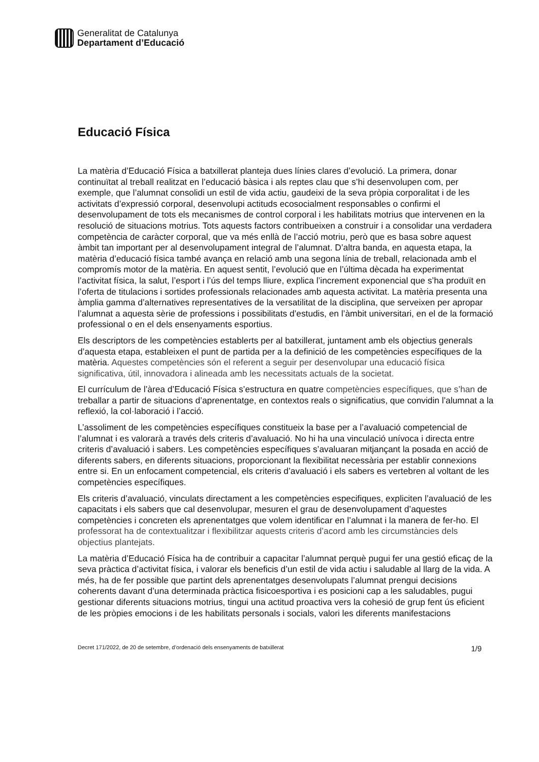Generalitat de Catalunya
Departament d’Educació
Educació Física
La matèria d’Educació Física a batxillerat planteja dues línies clares d’evolució. La primera, donar continuïtat al treball realitzat en l’educació bàsica i als reptes clau que s’hi desenvolupen com, per exemple, que l’alumnat consolidi un estil de vida actiu, gaudeixi de la seva pròpia corporalitat i de les activitats d’expressió corporal, desenvolupi actituds ecosocialment responsables o confirmi el desenvolupament de tots els mecanismes de control corporal i les habilitats motrius que intervenen en la resolució de situacions motrius. Tots aquests factors contribueixen a construir i a consolidar una verdadera competència de caràcter corporal, que va més enllà de l’acció motriu, però que es basa sobre aquest àmbit tan important per al desenvolupament integral de l’alumnat. D’altra banda, en aquesta etapa, la matèria d’educació física també avança en relació amb una segona línia de treball, relacionada amb el compromís motor de la matèria. En aquest sentit, l’evolució que en l’última dècada ha experimentat l’activitat física, la salut, l’esport i l’ús del temps lliure, explica l’increment exponencial que s’ha produït en l’oferta de titulacions i sortides professionals relacionades amb aquesta activitat. La matèria presenta una àmplia gamma d’alternatives representatives de la versatilitat de la disciplina, que serveixen per apropar l’alumnat a aquesta sèrie de professions i possibilitats d’estudis, en l’àmbit universitari, en el de la formació professional o en el dels ensenyaments esportius.
Els descriptors de les competències establerts per al batxillerat, juntament amb els objectius generals d’aquesta etapa, estableixen el punt de partida per a la definició de les competències específiques de la matèria. Aquestes competències són el referent a seguir per desenvolupar una educació física significativa, útil, innovadora i alineada amb les necessitats actuals de la societat.
El currículum de l’àrea d’Educació Física s’estructura en quatre competències específiques, que s’han de treballar a partir de situacions d’aprenentatge, en contextos reals o significatius, que convidin l’alumnat a la reflexió, la col·laboració i l’acció.
L’assoliment de les competències específiques constitueix la base per a l’avaluació competencial de l’alumnat i es valorarà a través dels criteris d’avaluació. No hi ha una vinculació unívoca i directa entre criteris d’avaluació i sabers. Les competències específiques s’avaluaran mitjançant la posada en acció de diferents sabers, en diferents situacions, proporcionant la flexibilitat necessària per establir connexions entre si. En un enfocament competencial, els criteris d’avaluació i els sabers es vertebren al voltant de les competències específiques.
Els criteris d’avaluació, vinculats directament a les competències especifiques, expliciten l’avaluació de les capacitats i els sabers que cal desenvolupar, mesuren el grau de desenvolupament d’aquestes competències i concreten els aprenentatges que volem identificar en l’alumnat i la manera de fer-ho. El professorat ha de contextualitzar i flexibilitzar aquests criteris d’acord amb les circumstàncies dels objectius plantejats.
La matèria d’Educació Física ha de contribuir a capacitar l’alumnat perquè pugui fer una gestió eficaç de la seva pràctica d’activitat física, i valorar els beneficis d’un estil de vida actiu i saludable al llarg de la vida. A més, ha de fer possible que partint dels aprenentatges desenvolupats l’alumnat prengui decisions coherents davant d’una determinada pràctica fisicoesportiva i es posicioni cap a les saludables, pugui gestionar diferents situacions motrius, tingui una actitud proactiva vers la cohesió de grup fent ús eficient de les pròpies emocions i de les habilitats personals i socials, valori les diferents manifestacions
Decret 171/2022, de 20 de setembre, d’ordenació dels ensenyaments de batxillerat 1/9